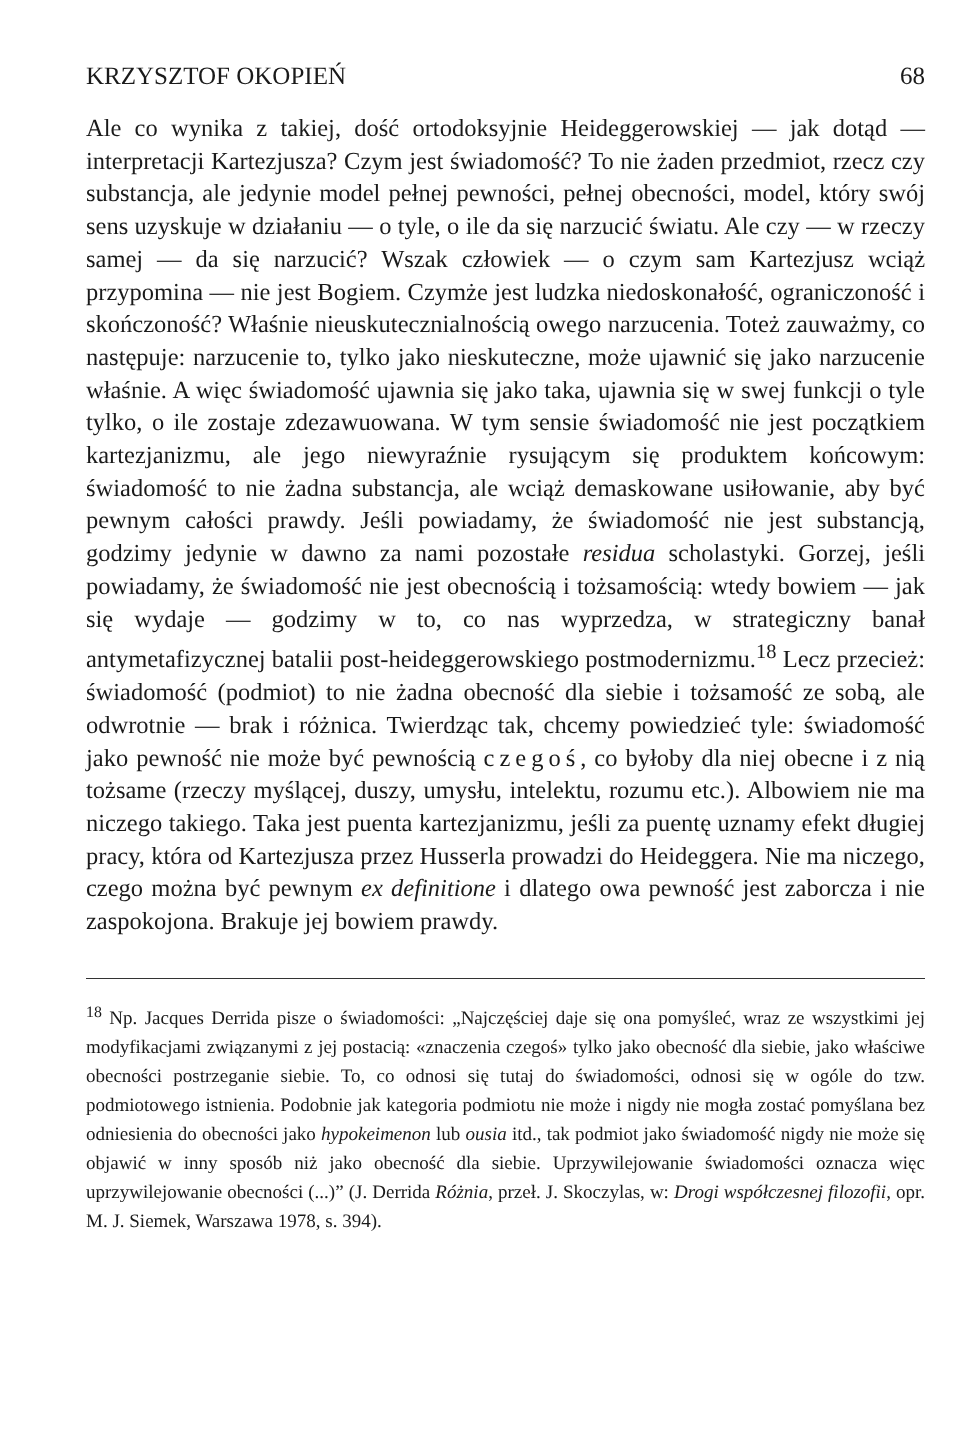KRZYSZTOF OKOPIEŃ 68
Ale co wynika z takiej, dość ortodoksyjnie Heideggerowskiej — jak dotąd — interpretacji Kartezjusza? Czym jest świadomość? To nie żaden przedmiot, rzecz czy substancja, ale jedynie model pełnej pewności, pełnej obecności, model, który swój sens uzyskuje w działaniu — o tyle, o ile da się narzucić światu. Ale czy — w rzeczy samej — da się narzucić? Wszak człowiek — o czym sam Kartezjusz wciąż przypomina — nie jest Bogiem. Czymże jest ludzka niedoskonałość, ograniczoność i skończoność? Właśnie nieuskutecznialnością owego narzucenia. Toteż zauważmy, co następuje: narzucenie to, tylko jako nieskuteczne, może ujawnić się jako narzucenie właśnie. A więc świadomość ujawnia się jako taka, ujawnia się w swej funkcji o tyle tylko, o ile zostaje zdezawuowana. W tym sensie świadomość nie jest początkiem kartezjanizmu, ale jego niewyraźnie rysującym się produktem końcowym: świadomość to nie żadna substancja, ale wciąż demaskowane usiłowanie, aby być pewnym całości prawdy. Jeśli powiadamy, że świadomość nie jest substancją, godzimy jedynie w dawno za nami pozostałe residua scholastyki. Gorzej, jeśli powiadamy, że świadomość nie jest obecnością i tożsamością: wtedy bowiem — jak się wydaje — godzimy w to, co nas wyprzedza, w strategiczny banał antymetafizycznej batalii post-heideggerowskiego postmodernizmu.<sup>18</sup> Lecz przecież: świadomość (podmiot) to nie żadna obecność dla siebie i tożsamość ze sobą, ale odwrotnie — brak i różnica. Twierdząc tak, chcemy powiedzieć tyle: świadomość jako pewność nie może być pewnością czegoś, co byłoby dla niej obecne i z nią tożsame (rzeczy myślącej, duszy, umysłu, intelektu, rozumu etc.). Albowiem nie ma niczego takiego. Taka jest puenta kartezjanizmu, jeśli za puentę uznamy efekt długiej pracy, która od Kartezjusza przez Husserla prowadzi do Heideggera. Nie ma niczego, czego można być pewnym ex definitione i dlatego owa pewność jest zaborcza i nie zaspokojona. Brakuje jej bowiem prawdy.
<sup>18</sup> Np. Jacques Derrida pisze o świadomości: „Najczęściej daje się ona pomyśleć, wraz ze wszystkimi jej modyfikacjami związanymi z jej postacią: «znaczenia czegoś» tylko jako obecność dla siebie, jako właściwe obecności postrzeganie siebie. To, co odnosi się tutaj do świadomości, odnosi się w ogóle do tzw. podmiotowego istnienia. Podobnie jak kategoria podmiotu nie może i nigdy nie mogła zostać pomyślana bez odniesienia do obecności jako hypokeimenon lub ousia itd., tak podmiot jako świadomość nigdy nie może się objawić w inny sposób niż jako obecność dla siebie. Uprzywilejowanie świadomości oznacza więc uprzywilejowanie obecności (...)” (J. Derrida Różnia, przeł. J. Skoczylas, w: Drogi współczesnej filozofii, opr. M. J. Siemek, Warszawa 1978, s. 394).